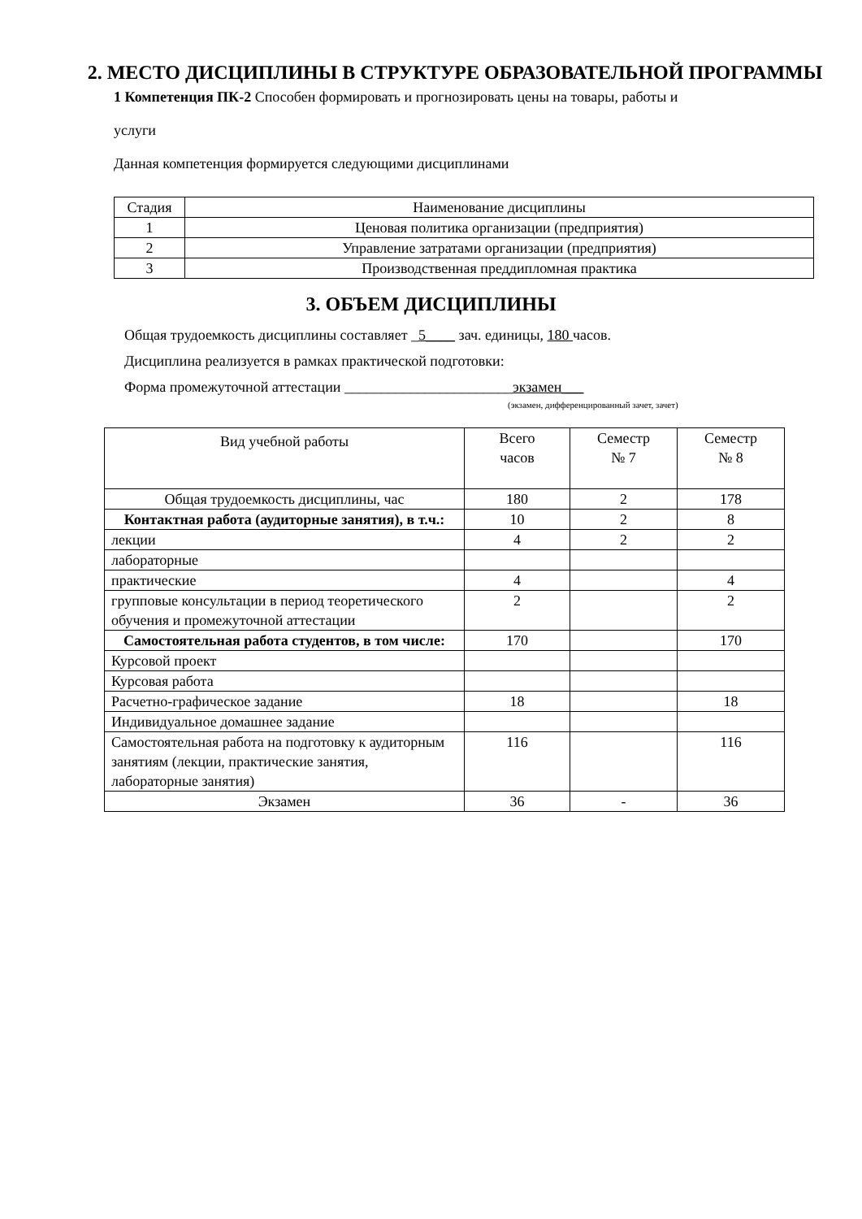2. МЕСТО ДИСЦИПЛИНЫ В СТРУКТУРЕ ОБРАЗОВАТЕЛЬНОЙ ПРОГРАММЫ
1 Компетенция ПК-2 Способен формировать и прогнозировать цены на товары, работы и
услуги
Данная компетенция формируется следующими дисциплинами
| Стадия | Наименование дисциплины |
| 1 | Ценовая политика организации (предприятия) |
| 2 | Управление затратами организации (предприятия) |
| 3 | Производственная преддипломная практика |
3. ОБЪЕМ ДИСЦИПЛИНЫ
Общая трудоемкость дисциплины составляет _5____ зач. единицы, 180 часов.
Дисциплина реализуется в рамках практической подготовки:
Форма промежуточной аттестации _______________________экзамен___
(экзамен, дифференцированный зачет, зачет)
| Вид учебной работы | Всего часов | Семестр № 7 | Семестр № 8 |
| Общая трудоемкость дисциплины, час | 180 | 2 | 178 |
| Контактная работа (аудиторные занятия), в т.ч.: | 10 | 2 | 8 |
| лекции | 4 | 2 | 2 |
| лабораторные | | | |
| практические | 4 | | 4 |
| групповые консультации в период теоретического обучения и промежуточной аттестации | 2 | | 2 |
| Самостоятельная работа студентов, в том числе: | 170 | | 170 |
| Курсовой проект | | | |
| Курсовая работа | | | |
| Расчетно-графическое задание | 18 | | 18 |
| Индивидуальное домашнее задание | | | |
| Самостоятельная работа на подготовку к аудиторным занятиям (лекции, практические занятия, лабораторные занятия) | 116 | | 116 |
| Экзамен | 36 | - | 36 |